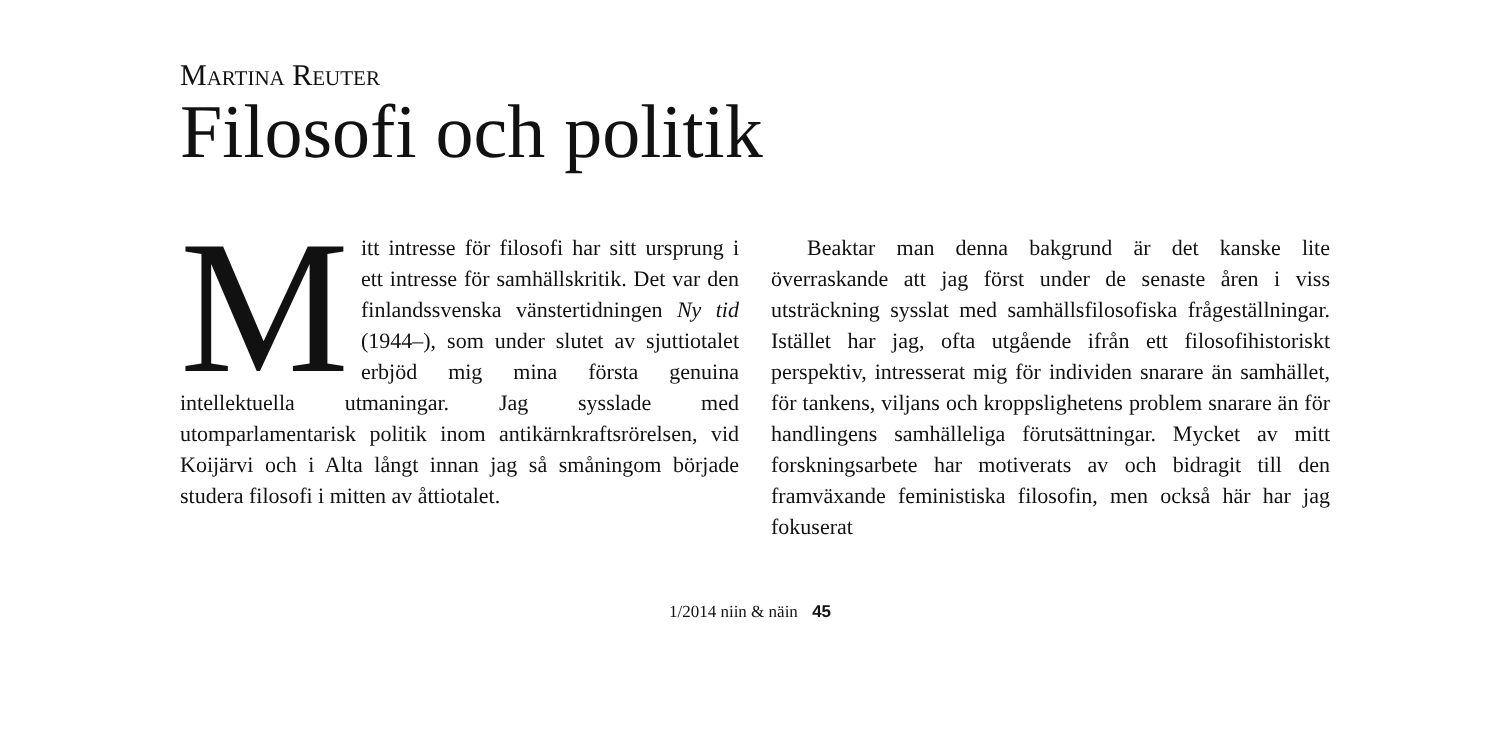Martina Reuter
Filosofi och politik
Mitt intresse för filosofi har sitt ursprung i ett intresse för samhällskritik. Det var den finlandssvenska vänstertidningen Ny tid (1944–), som under slutet av sjuttiotalet erbjöd mig mina första genuina intellektuella utmaningar. Jag sysslade med utomparlamentarisk politik inom antikärnkraftsrörelsen, vid Koijärvi och i Alta långt innan jag så småningom började studera filosofi i mitten av åttiotalet.
Beaktar man denna bakgrund är det kanske lite överraskande att jag först under de senaste åren i viss utsträckning sysslat med samhällsfilosofiska frågeställningar. Istället har jag, ofta utgående ifrån ett filosofihistoriskt perspektiv, intresserat mig för individen snarare än samhället, för tankens, viljans och kroppslighetens problem snarare än för handlingens samhälleliga förutsättningar. Mycket av mitt forskningsarbete har motiverats av och bidragit till den framväxande feministiska filosofin, men också här har jag fokuserat
1/2014 niin & näin 45